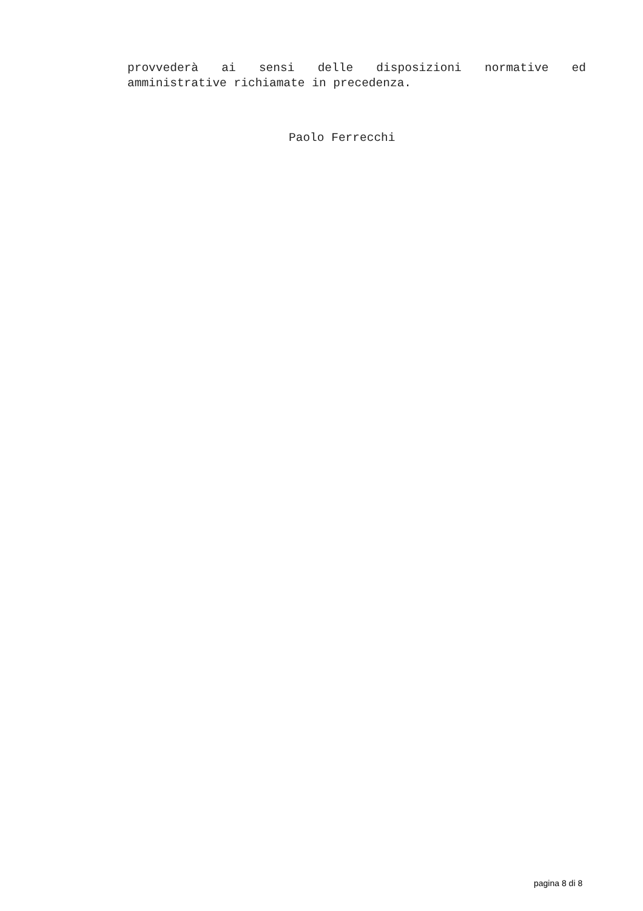provvederà ai sensi delle disposizioni normative ed
amministrative richiamate in precedenza.
Paolo Ferrecchi
pagina 8 di 8